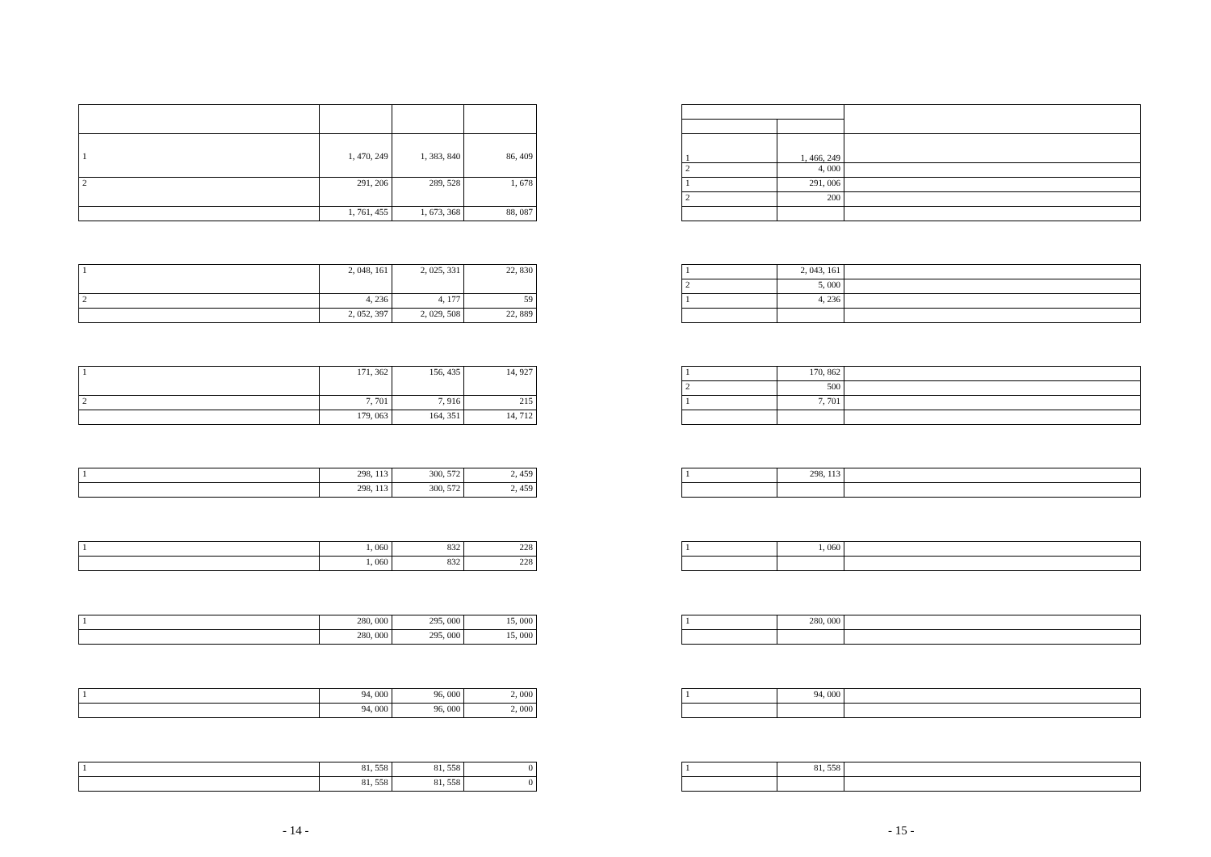| 1 | 1, 470, 249 | 1, 383, 840 | 86, 409 |
| 2 | 291, 206 | 289, 528 | 1, 678 |
| | 1, 761, 455 | 1, 673, 368 | 88, 087 |
| 1 | 2, 048, 161 | 2, 025, 331 | 22, 830 |
| 2 | 4, 236 | 4, 177 | 59 |
| | 2, 052, 397 | 2, 029, 508 | 22, 889 |
| 1 | 171, 362 | 156, 435 | 14, 927 |
| 2 | 7, 701 | 7, 916 | 215 |
| | 179, 063 | 164, 351 | 14, 712 |
| 1 | 298, 113 | 300, 572 | 2, 459 |
| | 298, 113 | 300, 572 | 2, 459 |
| 1 | 1, 060 | 832 | 228 |
| | 1, 060 | 832 | 228 |
| 1 | 280, 000 | 295, 000 | 15, 000 |
| | 280, 000 | 295, 000 | 15, 000 |
| 1 | 94, 000 | 96, 000 | 2, 000 |
| | 94, 000 | 96, 000 | 2, 000 |
| 1 | 81, 558 | 81, 558 | 0 |
| | 81, 558 | 81, 558 | 0 |
| 1 | 1, 466, 249 | |
| 2 | 4, 000 | |
| 1 | 291, 006 | |
| 2 | 200 | |
| 1 | 2, 043, 161 | |
| 2 | 5, 000 | |
| 1 | 4, 236 | |
| 1 | 170, 862 | |
| 2 | 500 | |
| 1 | 7, 701 | |
| 1 | 298, 113 | |
| 1 | 1, 060 | |
| 1 | 280, 000 | |
| 1 | 94, 000 | |
| 1 | 81, 558 | |
- 14 - - 15 -